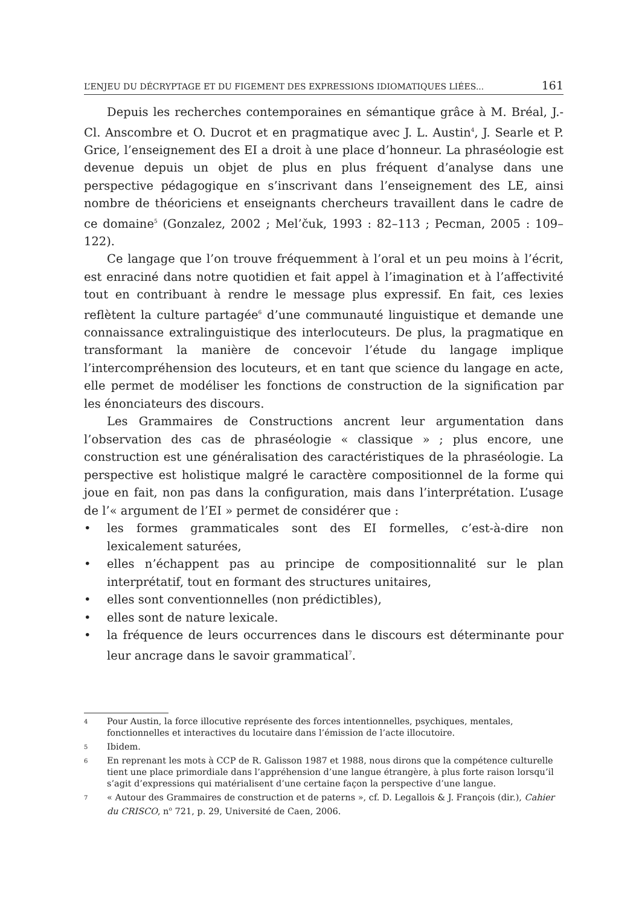L’ENJEU DU DÉCRYPTAGE ET DU FIGEMENT DES EXPRESSIONS IDIOMATIQUES LIÉES... 161
Depuis les recherches contemporaines en sémantique grâce à M. Bréal, J.-Cl. Anscombre et O. Ducrot et en pragmatique avec J. L. Austin<sup>4</sup>, J. Searle et P. Grice, l’enseignement des EI a droit à une place d’honneur. La phraséologie est devenue depuis un objet de plus en plus fréquent d’analyse dans une perspective pédagogique en s’inscrivant dans l’enseignement des LE, ainsi nombre de théoriciens et enseignants chercheurs travaillent dans le cadre de ce domaine<sup>5</sup> (Gonzalez, 2002 ; Mel’čuk, 1993 : 82–113 ; Pecman, 2005 : 109–122).
Ce langage que l’on trouve fréquemment à l’oral et un peu moins à l’écrit, est enraciné dans notre quotidien et fait appel à l’imagination et à l’affectivité tout en contribuant à rendre le message plus expressif. En fait, ces lexies reflètent la culture partagée<sup>6</sup> d’une communauté linguistique et demande une connaissance extralinguistique des interlocuteurs. De plus, la pragmatique en transformant la manière de concevoir l’étude du langage implique l’intercompréhension des locuteurs, et en tant que science du langage en acte, elle permet de modéliser les fonctions de construction de la signification par les énonciateurs des discours.
Les Grammaires de Constructions ancrent leur argumentation dans l’observation des cas de phraséologie « classique » ; plus encore, une construction est une généralisation des caractéristiques de la phraséologie. La perspective est holistique malgré le caractère compositionnel de la forme qui joue en fait, non pas dans la configuration, mais dans l’interprétation. L’usage de l’« argument de l’EI » permet de considérer que :
• les formes grammaticales sont des EI formelles, c’est-à-dire non lexicalement saturées,
• elles n’échappent pas au principe de compositionnalité sur le plan interprétatif, tout en formant des structures unitaires,
• elles sont conventionnelles (non prédictibles),
• elles sont de nature lexicale.
• la fréquence de leurs occurrences dans le discours est déterminante pour leur ancrage dans le savoir grammatical<sup>7</sup>.
4 Pour Austin, la force illocutive représente des forces intentionnelles, psychiques, mentales, fonctionnelles et interactives du locutaire dans l’émission de l’acte illocutoire.
5 Ibidem.
6 En reprenant les mots à CCP de R. Galisson 1987 et 1988, nous dirons que la compétence culturelle tient une place primordiale dans l’appréhension d’une langue étrangère, à plus forte raison lorsqu’il s’agit d’expressions qui matérialisent d’une certaine façon la perspective d’une langue.
7 « Autour des Grammaires de construction et de paterns », cf. D. Legallois & J. François (dir.), Cahier du CRISCO, n<sup>o</sup> 721, p. 29, Université de Caen, 2006.